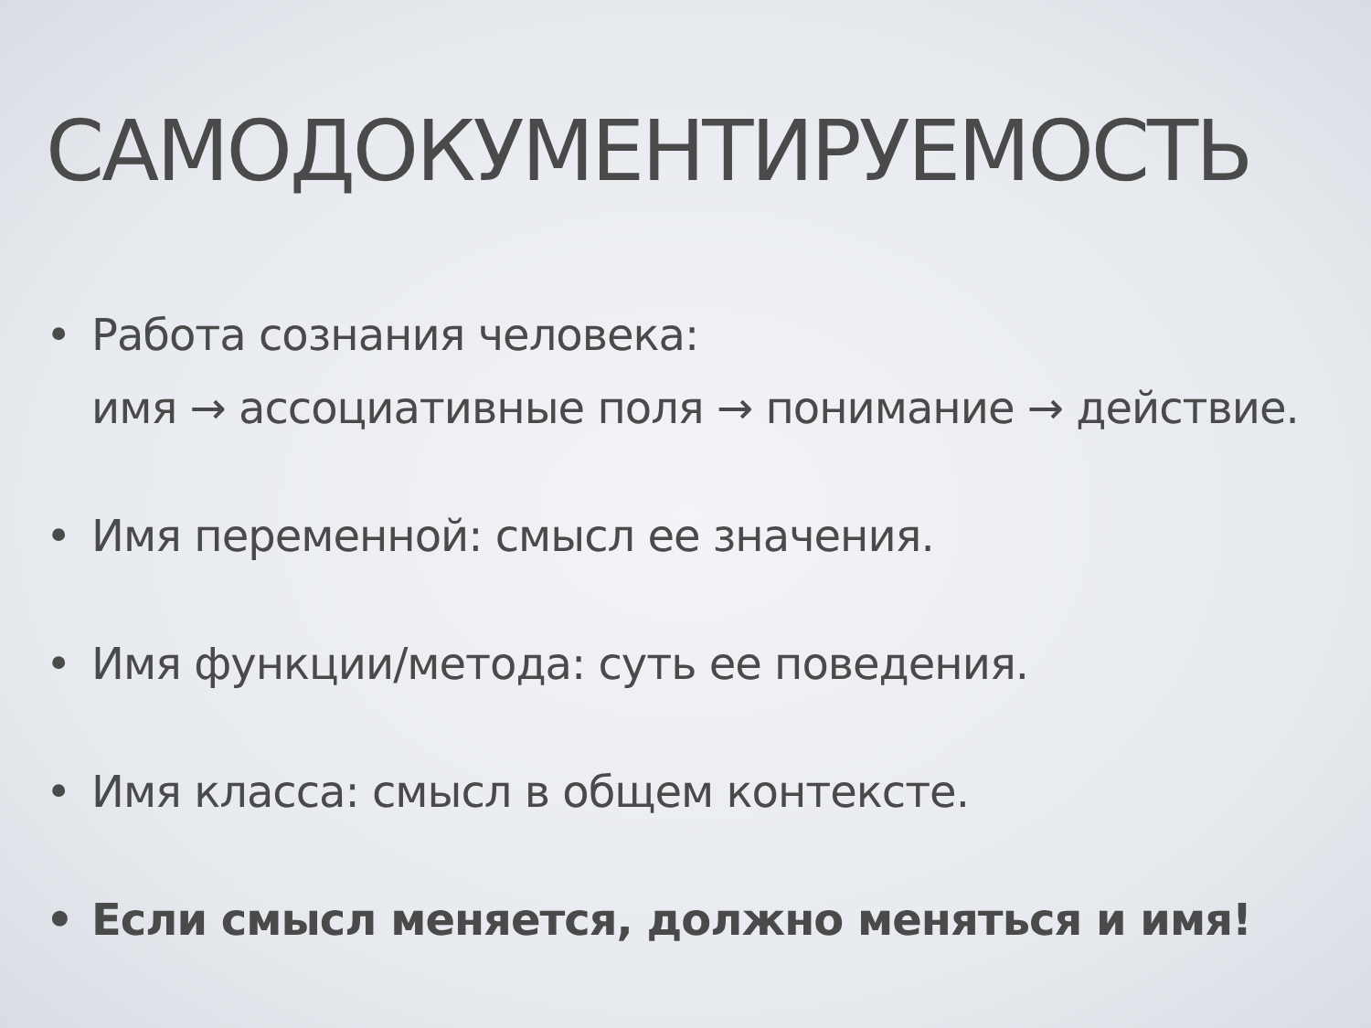САМОДОКУМЕНТИРУЕМОСТЬ
• Работа сознания человека:
имя → ассоциативные поля → понимание → действие.
• Имя переменной: смысл ее значения.
• Имя функции/метода: суть ее поведения.
• Имя класса: смысл в общем контексте.
• Если смысл меняется, должно меняться и имя!